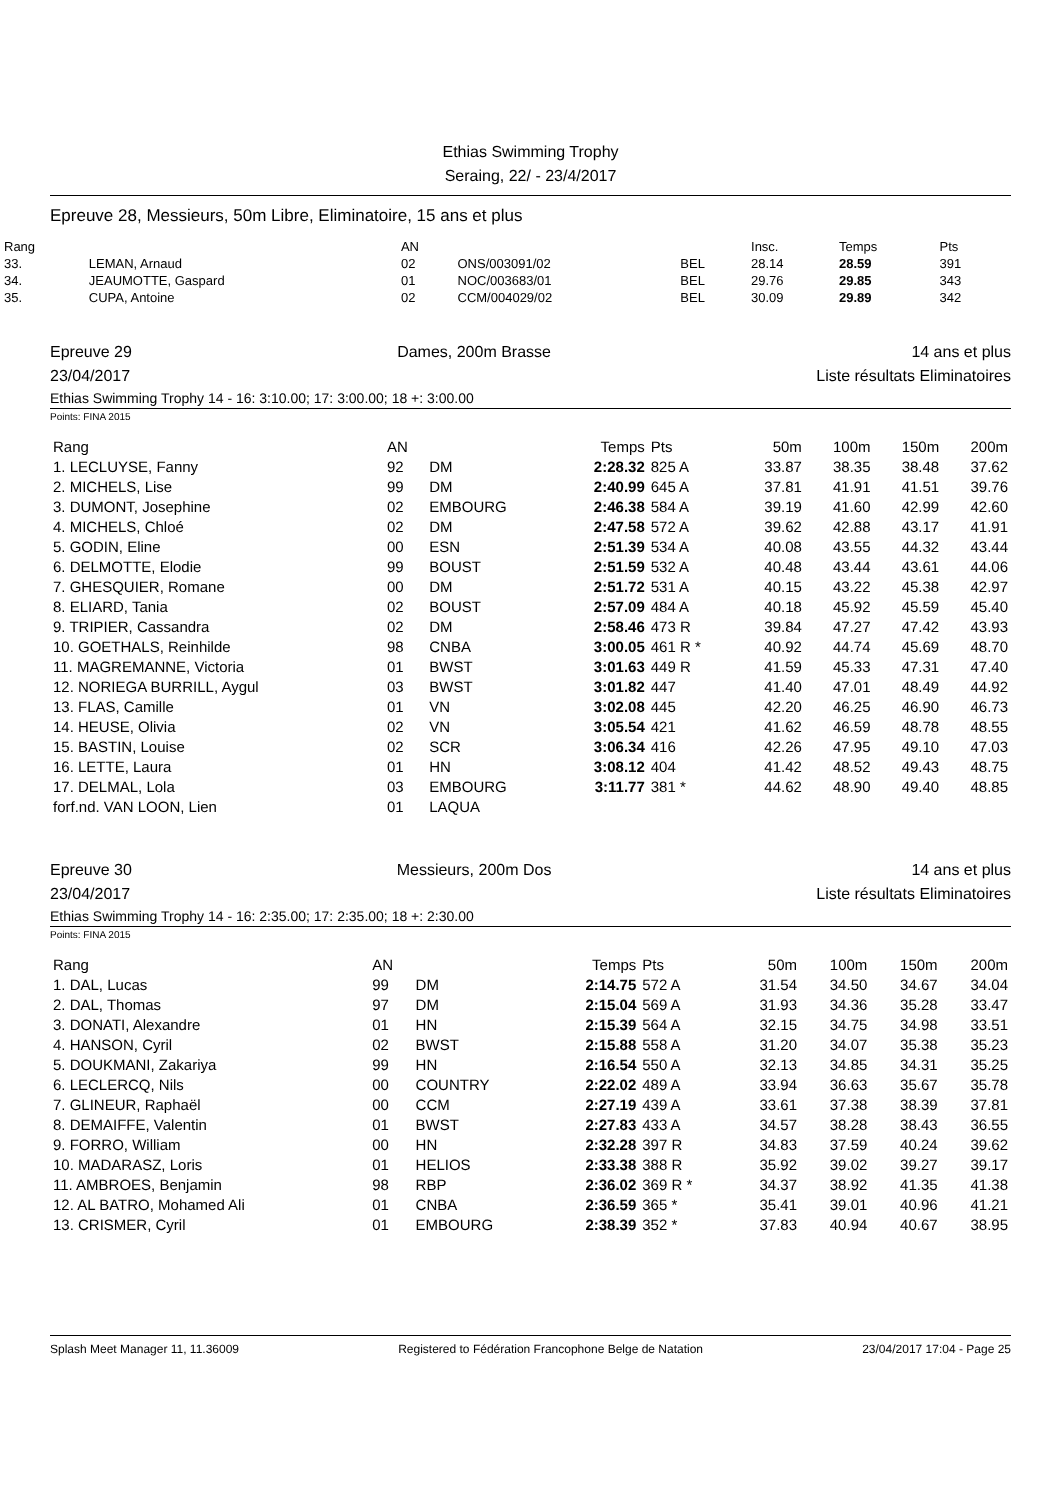Ethias Swimming Trophy
Seraing, 22/ - 23/4/2017
Epreuve 28, Messieurs, 50m Libre, Eliminatoire, 15 ans et plus
| Rang | | AN | | | Insc. | Temps | Pts |
| --- | --- | --- | --- | --- | --- | --- | --- |
| 33. | LEMAN, Arnaud | 02 | ONS/003091/02 | BEL | 28.14 | 28.59 | 391 |
| 34. | JEAUMOTTE, Gaspard | 01 | NOC/003683/01 | BEL | 29.76 | 29.85 | 343 |
| 35. | CUPA, Antoine | 02 | CCM/004029/02 | BEL | 30.09 | 29.89 | 342 |
Epreuve 29
23/04/2017 Dames, 200m Brasse 14 ans et plus
Liste résultats Eliminatoires
Ethias Swimming Trophy 14 - 16: 3:10.00; 17: 3:00.00; 18 +: 3:00.00
Points: FINA 2015
| Rang | AN | | Temps | Pts | 50m | 100m | 150m | 200m |
| --- | --- | --- | --- | --- | --- | --- | --- | --- |
| 1. LECLUYSE, Fanny | 92 | DM | 2:28.32 | 825 A | 33.87 | 38.35 | 38.48 | 37.62 |
| 2. MICHELS, Lise | 99 | DM | 2:40.99 | 645 A | 37.81 | 41.91 | 41.51 | 39.76 |
| 3. DUMONT, Josephine | 02 | EMBOURG | 2:46.38 | 584 A | 39.19 | 41.60 | 42.99 | 42.60 |
| 4. MICHELS, Chloé | 02 | DM | 2:47.58 | 572 A | 39.62 | 42.88 | 43.17 | 41.91 |
| 5. GODIN, Eline | 00 | ESN | 2:51.39 | 534 A | 40.08 | 43.55 | 44.32 | 43.44 |
| 6. DELMOTTE, Elodie | 99 | BOUST | 2:51.59 | 532 A | 40.48 | 43.44 | 43.61 | 44.06 |
| 7. GHESQUIER, Romane | 00 | DM | 2:51.72 | 531 A | 40.15 | 43.22 | 45.38 | 42.97 |
| 8. ELIARD, Tania | 02 | BOUST | 2:57.09 | 484 A | 40.18 | 45.92 | 45.59 | 45.40 |
| 9. TRIPIER, Cassandra | 02 | DM | 2:58.46 | 473 R | 39.84 | 47.27 | 47.42 | 43.93 |
| 10. GOETHALS, Reinhilde | 98 | CNBA | 3:00.05 | 461 R * | 40.92 | 44.74 | 45.69 | 48.70 |
| 11. MAGREMANNE, Victoria | 01 | BWST | 3:01.63 | 449 R | 41.59 | 45.33 | 47.31 | 47.40 |
| 12. NORIEGA BURRILL, Aygul | 03 | BWST | 3:01.82 | 447 | 41.40 | 47.01 | 48.49 | 44.92 |
| 13. FLAS, Camille | 01 | VN | 3:02.08 | 445 | 42.20 | 46.25 | 46.90 | 46.73 |
| 14. HEUSE, Olivia | 02 | VN | 3:05.54 | 421 | 41.62 | 46.59 | 48.78 | 48.55 |
| 15. BASTIN, Louise | 02 | SCR | 3:06.34 | 416 | 42.26 | 47.95 | 49.10 | 47.03 |
| 16. LETTE, Laura | 01 | HN | 3:08.12 | 404 | 41.42 | 48.52 | 49.43 | 48.75 |
| 17. DELMAL, Lola | 03 | EMBOURG | 3:11.77 | 381 * | 44.62 | 48.90 | 49.40 | 48.85 |
| forf.nd. VAN LOON, Lien | 01 | LAQUA | | | | | | |
Epreuve 30
23/04/2017 Messieurs, 200m Dos 14 ans et plus
Liste résultats Eliminatoires
Ethias Swimming Trophy 14 - 16: 2:35.00; 17: 2:35.00; 18 +: 2:30.00
Points: FINA 2015
| Rang | AN | | Temps | Pts | 50m | 100m | 150m | 200m |
| --- | --- | --- | --- | --- | --- | --- | --- | --- |
| 1. DAL, Lucas | 99 | DM | 2:14.75 | 572 A | 31.54 | 34.50 | 34.67 | 34.04 |
| 2. DAL, Thomas | 97 | DM | 2:15.04 | 569 A | 31.93 | 34.36 | 35.28 | 33.47 |
| 3. DONATI, Alexandre | 01 | HN | 2:15.39 | 564 A | 32.15 | 34.75 | 34.98 | 33.51 |
| 4. HANSON, Cyril | 02 | BWST | 2:15.88 | 558 A | 31.20 | 34.07 | 35.38 | 35.23 |
| 5. DOUKMANI, Zakariya | 99 | HN | 2:16.54 | 550 A | 32.13 | 34.85 | 34.31 | 35.25 |
| 6. LECLERCQ, Nils | 00 | COUNTRY | 2:22.02 | 489 A | 33.94 | 36.63 | 35.67 | 35.78 |
| 7. GLINEUR, Raphaël | 00 | CCM | 2:27.19 | 439 A | 33.61 | 37.38 | 38.39 | 37.81 |
| 8. DEMAIFFE, Valentin | 01 | BWST | 2:27.83 | 433 A | 34.57 | 38.28 | 38.43 | 36.55 |
| 9. FORRO, William | 00 | HN | 2:32.28 | 397 R | 34.83 | 37.59 | 40.24 | 39.62 |
| 10. MADARASZ, Loris | 01 | HELIOS | 2:33.38 | 388 R | 35.92 | 39.02 | 39.27 | 39.17 |
| 11. AMBROES, Benjamin | 98 | RBP | 2:36.02 | 369 R * | 34.37 | 38.92 | 41.35 | 41.38 |
| 12. AL BATRO, Mohamed Ali | 01 | CNBA | 2:36.59 | 365 * | 35.41 | 39.01 | 40.96 | 41.21 |
| 13. CRISMER, Cyril | 01 | EMBOURG | 2:38.39 | 352 * | 37.83 | 40.94 | 40.67 | 38.95 |
Splash Meet Manager 11, 11.36009 Registered to Fédération Francophone Belge de Natation 23/04/2017 17:04 - Page 25